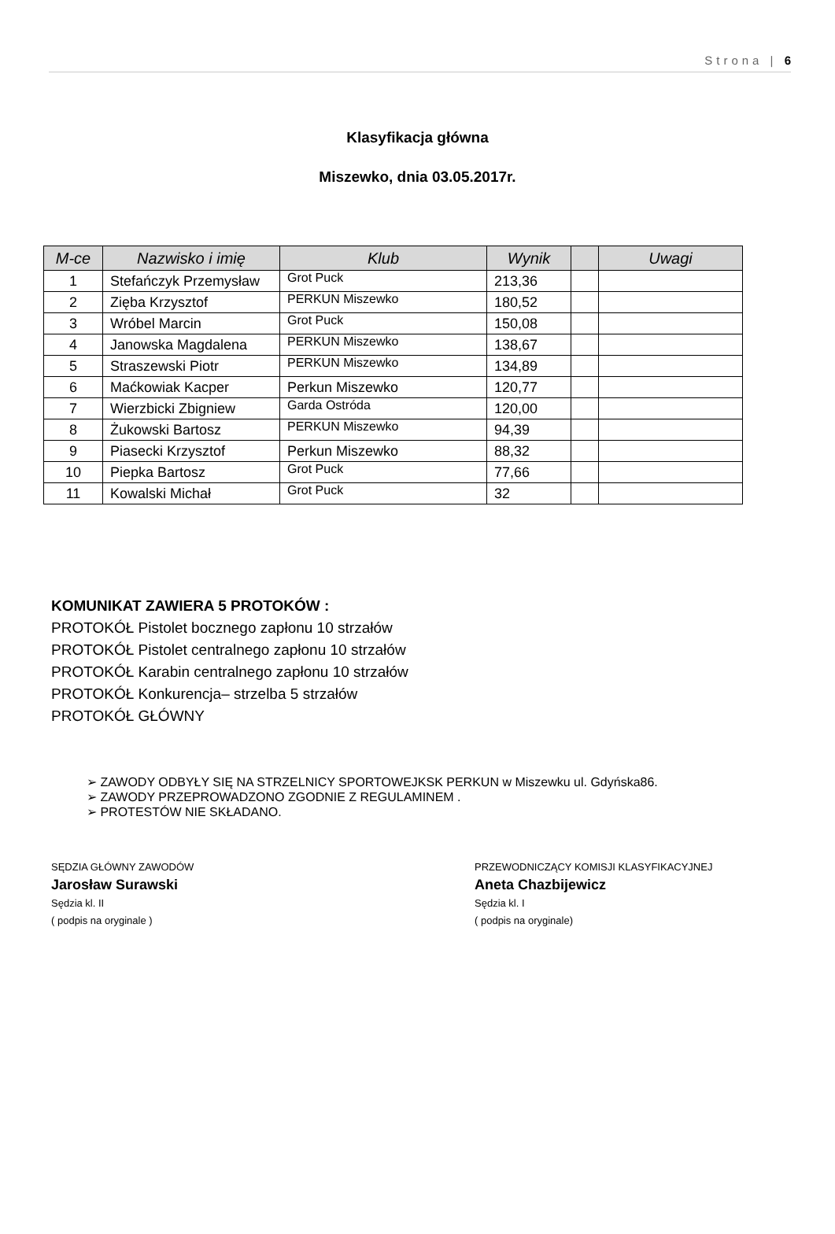Strona | 6
Klasyfikacja główna
Miszewko, dnia 03.05.2017r.
| M-ce | Nazwisko i imię | Klub | Wynik | | Uwagi |
| --- | --- | --- | --- | --- | --- |
| 1 | Stefańczyk Przemysław | Grot Puck | 213,36 | | |
| 2 | Zięba Krzysztof | PERKUN Miszewko | 180,52 | | |
| 3 | Wróbel Marcin | Grot Puck | 150,08 | | |
| 4 | Janowska Magdalena | PERKUN Miszewko | 138,67 | | |
| 5 | Straszewski Piotr | PERKUN Miszewko | 134,89 | | |
| 6 | Maćkowiak Kacper | Perkun Miszewko | 120,77 | | |
| 7 | Wierzbicki Zbigniew | Garda Ostróda | 120,00 | | |
| 8 | Żukowski Bartosz | PERKUN Miszewko | 94,39 | | |
| 9 | Piasecki Krzysztof | Perkun Miszewko | 88,32 | | |
| 10 | Piepka Bartosz | Grot Puck | 77,66 | | |
| 11 | Kowalski Michał | Grot Puck | 32 | | |
KOMUNIKAT ZAWIERA 5 PROTOKÓW :
PROTOKÓŁ Pistolet bocznego zapłonu 10 strzałów
PROTOKÓŁ Pistolet centralnego zapłonu 10 strzałów
PROTOKÓŁ Karabin centralnego zapłonu 10 strzałów
PROTOKÓŁ Konkurencja– strzelba 5 strzałów
PROTOKÓŁ GŁÓWNY
➢ ZAWODY ODBYŁY SIĘ NA STRZELNICY SPORTOWEJKSK PERKUN w Miszewku ul. Gdyńska86.
➢ ZAWODY PRZEPROWADZONO ZGODNIE Z REGULAMINEM .
➢ PROTESTÓW NIE SKŁADANO.
SĘDZIA GŁÓWNY ZAWODÓW
Jarosław Surawski
Sędzia kl. II
( podpis na oryginale )
PRZEWODNICZĄCY KOMISJI KLASYFIKACYJNEJ
Aneta Chazbijewicz
Sędzia kl. I
( podpis na oryginale)